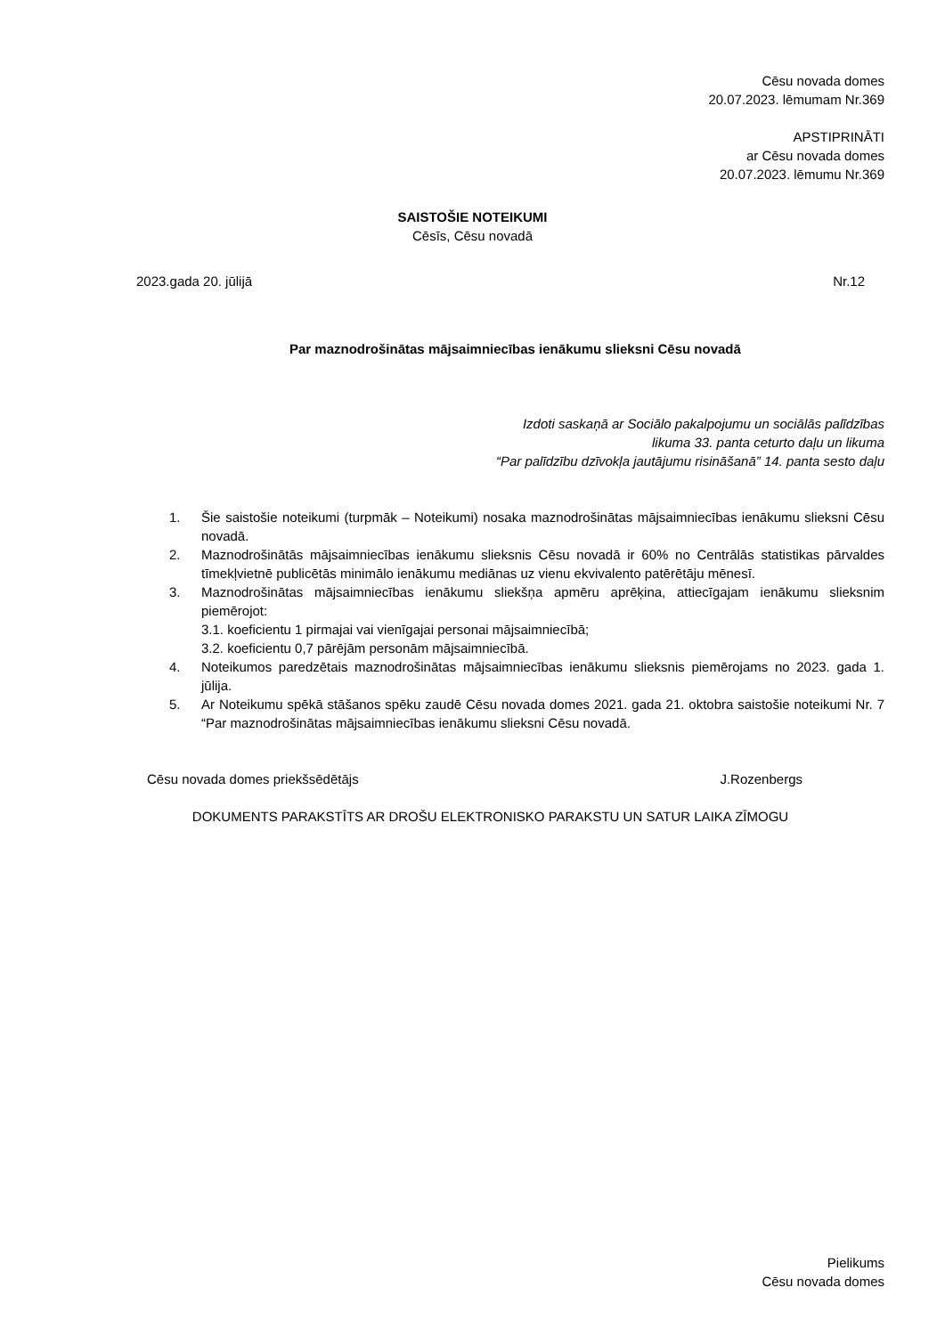Cēsu novada domes
20.07.2023. lēmumam Nr.369
APSTIPRINĀTI
ar Cēsu novada domes
20.07.2023. lēmumu Nr.369
SAISTOŠIE NOTEIKUMI
Cēsīs, Cēsu novadā
2023.gada 20. jūlijā Nr.12
Par maznodrošinātas mājsaimniecības ienākumu slieksni Cēsu novadā
Izdoti saskaņā ar Sociālo pakalpojumu un sociālās palīdzības
likuma 33. panta ceturto daļu un likuma
“Par palīdzību dzīvokļa jautājumu risināšanā” 14. panta sesto daļu
1. Šie saistošie noteikumi (turpmāk – Noteikumi) nosaka maznodrošinātas mājsaimniecības ienākumu slieksni Cēsu novadā.
2. Maznodrošinātās mājsaimniecības ienākumu slieksnis Cēsu novadā ir 60% no Centrālās statistikas pārvaldes tīmekļvietnē publicētās minimālo ienākumu mediānas uz vienu ekvivalento patērētāju mēnesī.
3. Maznodrošinātas mājsaimniecības ienākumu sliekšņa apmēru aprēķina, attiecīgajam ienākumu slieksnim piemērojot:
3.1. koeficientu 1 pirmajai vai vienīgajai personai mājsaimniecībā;
3.2. koeficientu 0,7 pārējām personām mājsaimniecībā.
4. Noteikumos paredzētais maznodrošinātas mājsaimniecības ienākumu slieksnis piemērojams no 2023. gada 1. jūlija.
5. Ar Noteikumu spēkā stāšanos spēku zaudē Cēsu novada domes 2021. gada 21. oktobra saistošie noteikumi Nr. 7 “Par maznodrošinātas mājsaimniecības ienākumu slieksni Cēsu novadā.
Cēsu novada domes priekšsēdētājs J.Rozenbergs
DOKUMENTS PARAKSTĪTS AR DROŠU ELEKTRONISKO PARAKSTU UN SATUR LAIKA ZĪMOGU
Pielikums
Cēsu novada domes